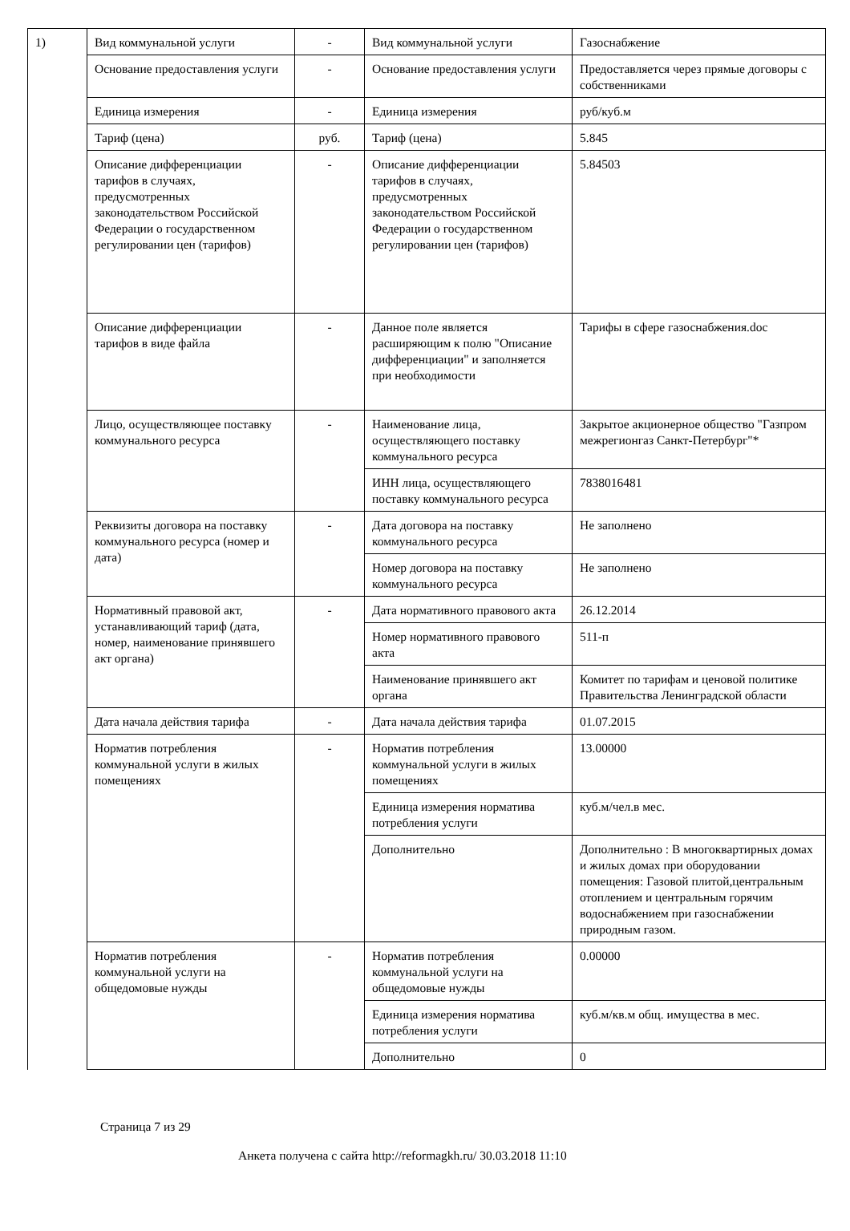| 1) | Вид коммунальной услуги | - | Вид коммунальной услуги | Газоснабжение |
| | Основание предоставления услуги | - | Основание предоставления услуги | Предоставляется через прямые договоры с собственниками |
| | Единица измерения | - | Единица измерения | руб/куб.м |
| | Тариф (цена) | руб. | Тариф (цена) | 5.845 |
| | Описание дифференциации тарифов в случаях, предусмотренных законодательством Российской Федерации о государственном регулировании цен (тарифов) | - | Описание дифференциации тарифов в случаях, предусмотренных законодательством Российской Федерации о государственном регулировании цен (тарифов) | 5.84503 |
| | Описание дифференциации тарифов в виде файла | - | Данное поле является расширяющим к полю "Описание дифференциации" и заполняется при необходимости | Тарифы в сфере газоснабжения.doc |
| | Лицо, осуществляющее поставку коммунального ресурса | - | Наименование лица, осуществляющего поставку коммунального ресурса | Закрытое акционерное общество "Газпром межрегионгаз Санкт-Петербург"* |
| | | | ИНН лица, осуществляющего поставку коммунального ресурса | 7838016481 |
| | Реквизиты договора на поставку коммунального ресурса (номер и дата) | - | Дата договора на поставку коммунального ресурса | Не заполнено |
| | | | Номер договора на поставку коммунального ресурса | Не заполнено |
| | Нормативный правовой акт, устанавливающий тариф (дата, номер, наименование принявшего акт органа) | - | Дата нормативного правового акта | 26.12.2014 |
| | | | Номер нормативного правового акта | 511-п |
| | | | Наименование принявшего акт органа | Комитет по тарифам и ценовой политике Правительства Ленинградской области |
| | Дата начала действия тарифа | - | Дата начала действия тарифа | 01.07.2015 |
| | Норматив потребления коммунальной услуги в жилых помещениях | - | Норматив потребления коммунальной услуги в жилых помещениях | 13.00000 |
| | | | Единица измерения норматива потребления услуги | куб.м/чел.в мес. |
| | | | Дополнительно | Дополнительно : В многоквартирных домах и жилых домах при оборудовании помещения: Газовой плитой,центральным отоплением и центральным горячим водоснабжением при газоснабжении природным газом. |
| | Норматив потребления коммунальной услуги на общедомовые нужды | - | Норматив потребления коммунальной услуги на общедомовые нужды | 0.00000 |
| | | | Единица измерения норматива потребления услуги | куб.м/кв.м общ. имущества в мес. |
| | | | Дополнительно | 0 |
Страница 7 из 29
Анкета получена с сайта http://reformagkh.ru/ 30.03.2018 11:10